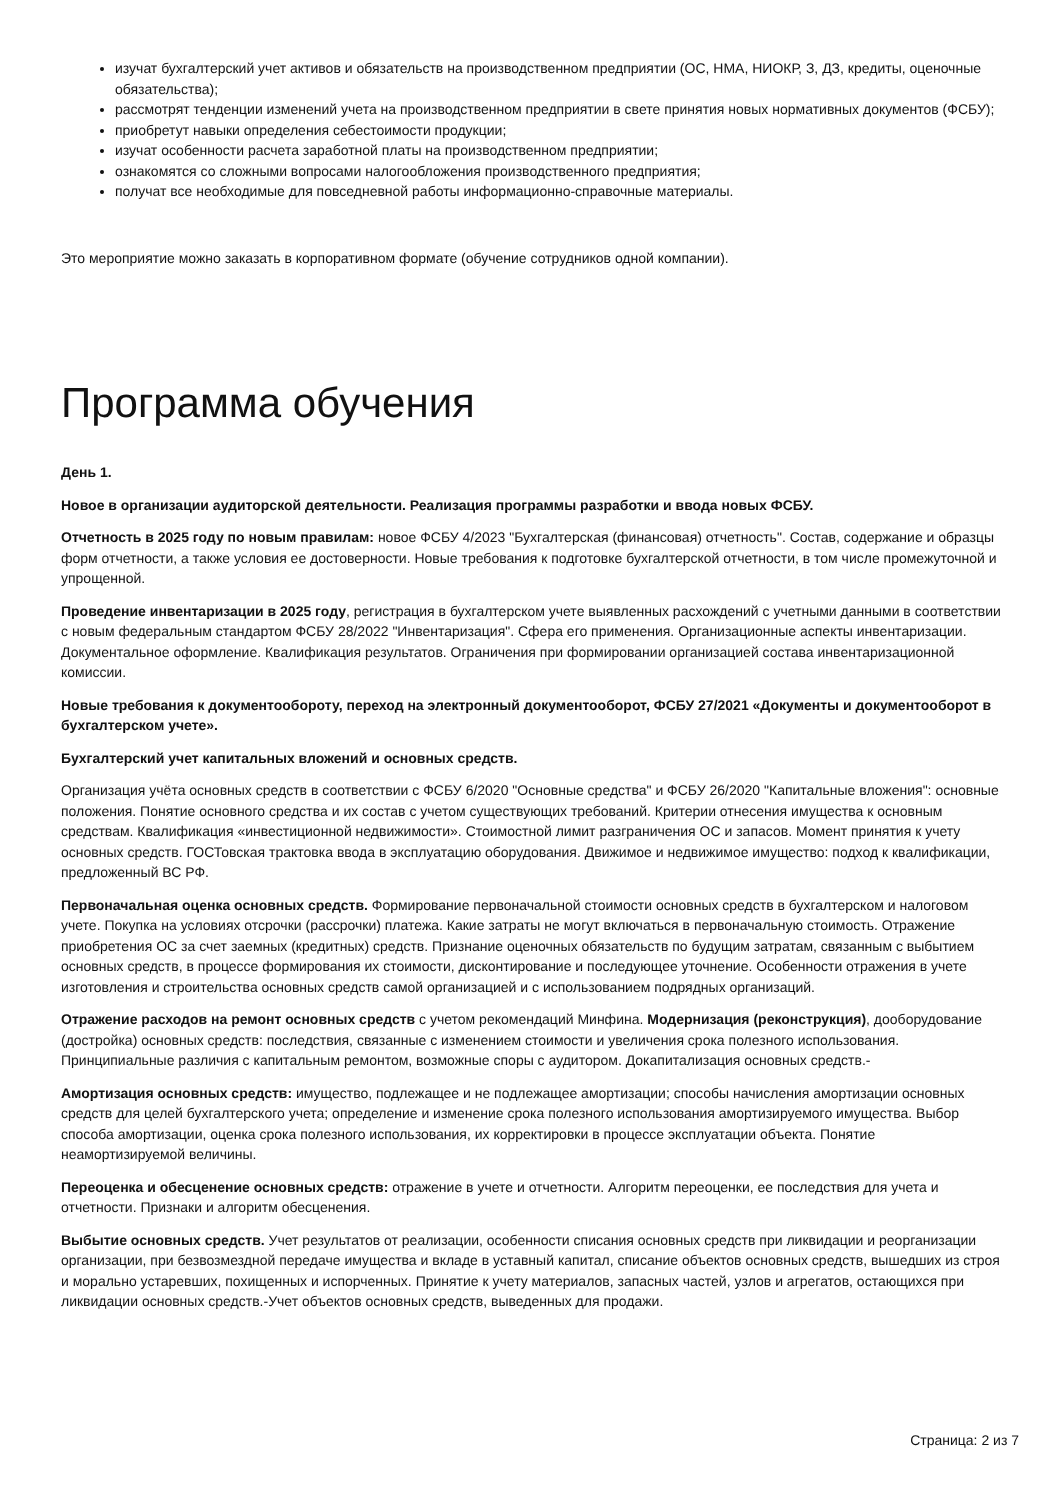изучат бухгалтерский учет активов и обязательств на производственном предприятии (ОС, НМА, НИОКР, З, ДЗ, кредиты, оценочные обязательства);
рассмотрят тенденции изменений учета на производственном предприятии в свете принятия новых нормативных документов (ФСБУ);
приобретут навыки определения себестоимости продукции;
изучат особенности расчета заработной платы на производственном предприятии;
ознакомятся со сложными вопросами налогообложения производственного предприятия;
получат все необходимые для повседневной работы информационно-справочные материалы.
Это мероприятие можно заказать в корпоративном формате (обучение сотрудников одной компании).
Программа обучения
День 1.
Новое в организации аудиторской деятельности. Реализация программы разработки и ввода новых ФСБУ.
Отчетность в 2025 году по новым правилам: новое ФСБУ 4/2023 "Бухгалтерская (финансовая) отчетность". Состав, содержание и образцы форм отчетности, а также условия ее достоверности. Новые требования к подготовке бухгалтерской отчетности, в том числе промежуточной и упрощенной.
Проведение инвентаризации в 2025 году, регистрация в бухгалтерском учете выявленных расхождений с учетными данными в соответствии с новым федеральным стандартом ФСБУ 28/2022 "Инвентаризация". Сфера его применения. Организационные аспекты инвентаризации. Документальное оформление. Квалификация результатов. Ограничения при формировании организацией состава инвентаризационной комиссии.
Новые требования к документообороту, переход на электронный документооборот, ФСБУ 27/2021 «Документы и документооборот в бухгалтерском учете».
Бухгалтерский учет капитальных вложений и основных средств.
Организация учёта основных средств в соответствии с ФСБУ 6/2020 "Основные средства" и ФСБУ 26/2020 "Капитальные вложения": основные положения. Понятие основного средства и их состав с учетом существующих требований. Критерии отнесения имущества к основным средствам. Квалификация «инвестиционной недвижимости». Стоимостной лимит разграничения ОС и запасов. Момент принятия к учету основных средств. ГОСТовская трактовка ввода в эксплуатацию оборудования. Движимое и недвижимое имущество: подход к квалификации, предложенный ВС РФ.
Первоначальная оценка основных средств. Формирование первоначальной стоимости основных средств в бухгалтерском и налоговом учете. Покупка на условиях отсрочки (рассрочки) платежа. Какие затраты не могут включаться в первоначальную стоимость. Отражение приобретения ОС за счет заемных (кредитных) средств. Признание оценочных обязательств по будущим затратам, связанным с выбытием основных средств, в процессе формирования их стоимости, дисконтирование и последующее уточнение. Особенности отражения в учете изготовления и строительства основных средств самой организацией и с использованием подрядных организаций.
Отражение расходов на ремонт основных средств с учетом рекомендаций Минфина. Модернизация (реконструкция), дооборудование (достройка) основных средств: последствия, связанные с изменением стоимости и увеличения срока полезного использования. Принципиальные различия с капитальным ремонтом, возможные споры с аудитором. Докапитализация основных средств.-
Амортизация основных средств: имущество, подлежащее и не подлежащее амортизации; способы начисления амортизации основных средств для целей бухгалтерского учета; определение и изменение срока полезного использования амортизируемого имущества. Выбор способа амортизации, оценка срока полезного использования, их корректировки в процессе эксплуатации объекта. Понятие неамортизируемой величины.
Переоценка и обесценение основных средств: отражение в учете и отчетности. Алгоритм переоценки, ее последствия для учета и отчетности. Признаки и алгоритм обесценения.
Выбытие основных средств. Учет результатов от реализации, особенности списания основных средств при ликвидации и реорганизации организации, при безвозмездной передаче имущества и вкладе в уставный капитал, списание объектов основных средств, вышедших из строя и морально устаревших, похищенных и испорченных. Принятие к учету материалов, запасных частей, узлов и агрегатов, остающихся при ликвидации основных средств.-Учет объектов основных средств, выведенных для продажи.
Страница: 2 из 7